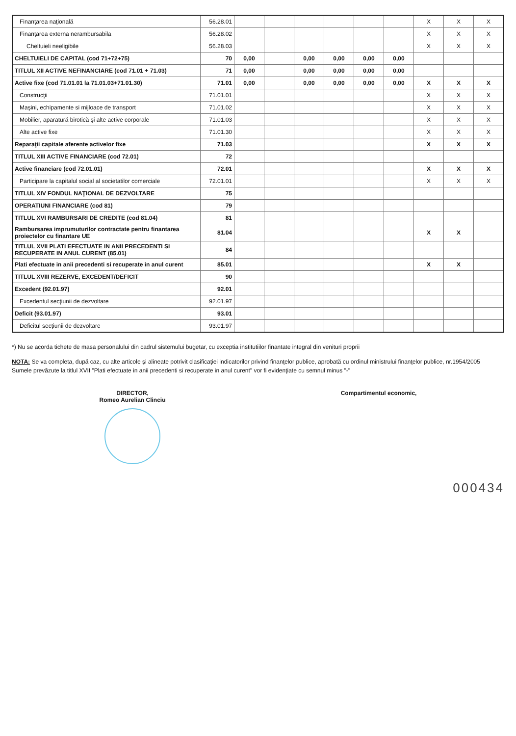| Finanţarea naţională | 56.28.01 | | | | | | | X | X | X |
| Finanţarea externa nerambursabila | 56.28.02 | | | | | | | X | X | X |
| Cheltuieli neeligibile | 56.28.03 | | | | | | | X | X | X |
| CHELTUIELI DE CAPITAL (cod 71+72+75) | 70 | 0,00 | | 0,00 | 0,00 | 0,00 | 0,00 | | | |
| TITLUL XII ACTIVE NEFINANCIARE (cod 71.01 + 71.03) | 71 | 0,00 | | 0,00 | 0,00 | 0,00 | 0,00 | | | |
| Active fixe (cod 71.01.01 la 71.01.03+71.01.30) | 71.01 | 0,00 | | 0,00 | 0,00 | 0,00 | 0,00 | X | X | X |
| Construcţii | 71.01.01 | | | | | | | X | X | X |
| Maşini, echipamente si mijloace de transport | 71.01.02 | | | | | | | X | X | X |
| Mobilier, aparatură birotică şi alte active corporale | 71.01.03 | | | | | | | X | X | X |
| Alte active fixe | 71.01.30 | | | | | | | X | X | X |
| Reparaţii capitale aferente activelor fixe | 71.03 | | | | | | | X | X | X |
| TITLUL XIII ACTIVE FINANCIARE (cod 72.01) | 72 | | | | | | | | | |
| Active financiare (cod 72.01.01) | 72.01 | | | | | | | X | X | X |
| Participare la capitalul social al societatilor comerciale | 72.01.01 | | | | | | | X | X | X |
| TITLUL XIV FONDUL NAŢIONAL DE DEZVOLTARE | 75 | | | | | | | | | |
| OPERATIUNI FINANCIARE (cod 81) | 79 | | | | | | | | | |
| TITLUL XVI RAMBURSARI DE CREDITE (cod 81.04) | 81 | | | | | | | | | |
| Rambursarea imprumuturilor contractate pentru finantarea proiectelor cu finantare UE | 81.04 | | | | | | | X | X | |
| TITLUL XVII PLATI EFECTUATE IN ANII PRECEDENTI SI RECUPERATE IN ANUL CURENT (85.01) | 84 | | | | | | | | | |
| Plati efectuate in anii precedenti si recuperate in anul curent | 85.01 | | | | | | | X | X | |
| TITLUL XVIII REZERVE, EXCEDENT/DEFICIT | 90 | | | | | | | | | |
| Excedent (92.01.97) | 92.01 | | | | | | | | | |
| Excedentul secţiunii de dezvoltare | 92.01.97 | | | | | | | | | |
| Deficit (93.01.97) | 93.01 | | | | | | | | | |
| Deficitul secţiunii de dezvoltare | 93.01.97 | | | | | | | | | |
*) Nu se acorda tichete de masa personalului din cadrul sistemului bugetar, cu exceptia institutiilor finantate integral din venituri proprii
NOTA: Se va completa, după caz, cu alte articole şi alineate potrivit clasificaţiei indicatorilor privind finanţelor publice, aprobată cu ordinul ministrului finanţelor publice, nr.1954/2005
Sumele prevăzute la titlul XVII "Plati efectuate in anii precedenti si recuperate in anul curent" vor fi evidenţiate cu semnul minus "-"
DIRECTOR,
Romeo Aurelian Clinciu
Compartimentul economic,
000434